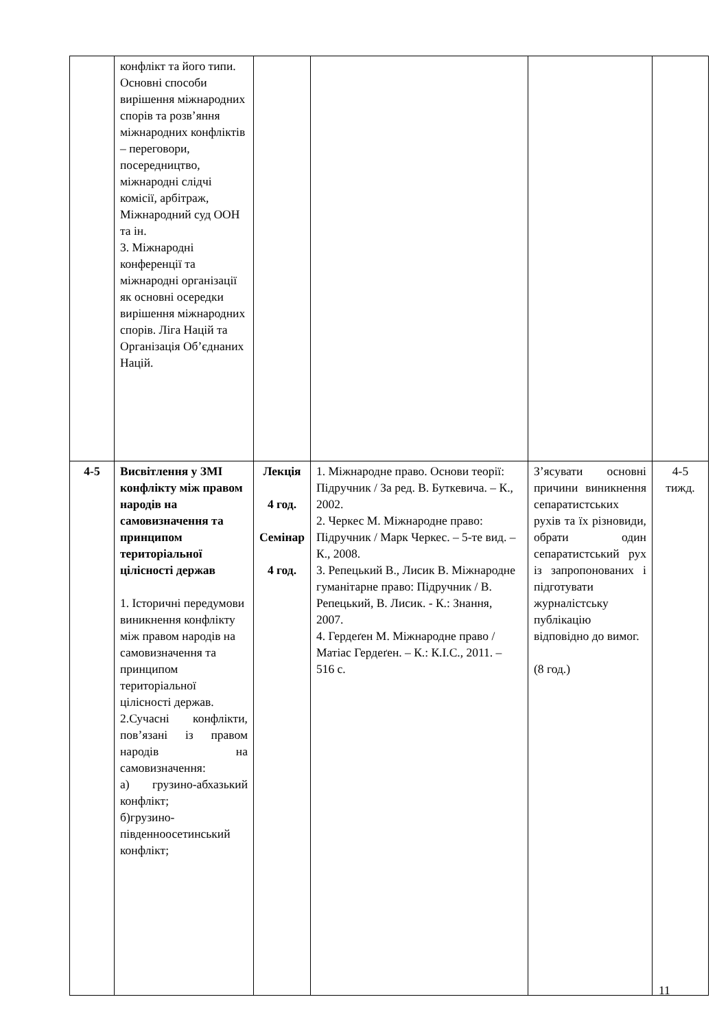| | конфлікт та його типи. Основні способи вирішення міжнародних спорів та розв’яння міжнародних конфліктів – переговори, посередництво, міжнародні слідчі комісії, арбітраж, Міжнародний суд ООН та ін. 3. Міжнародні конференції та міжнародні організації як основні осередки вирішення міжнародних спорів. Ліга Націй та Організація Об’єднаних Націй. | | | | |
| 4-5 | Висвітлення у ЗМІ конфлікту між правом народів на самовизначення та принципом територіальної цілісності держав 1. Історичні передумови виникнення конфлікту між правом народів на самовизначення та принципом територіальної цілісності держав. 2.Сучасні конфлікти, пов’язані із правом народів на самовизначення: а) грузино-абхазький конфлікт; б)грузино-південноосетинський конфлікт; | Лекція 4 год. Семінар 4 год. | 1. Міжнародне право. Основи теорії: Підручник / За ред. В. Буткевича. – К., 2002. 2. Черкес М. Міжнародне право: Підручник / Марк Черкес. – 5-те вид. – К., 2008. 3. Репецький В., Лисик В. Міжнародне гуманітарне право: Підручник / В. Репецький, В. Лисик. - К.: Знання, 2007. 4. Гердеґен М. Міжнародне право / Матіас Гердеґен. – К.: К.І.С., 2011. – 516 с. | З’ясувати основні причини виникнення сепаратистських рухів та їх різновиди, обрати один сепаратистський рух із запропонованих і підготувати журналістську публікацію відповідно до вимог. (8 год.) | 4-5 тижд. |
11